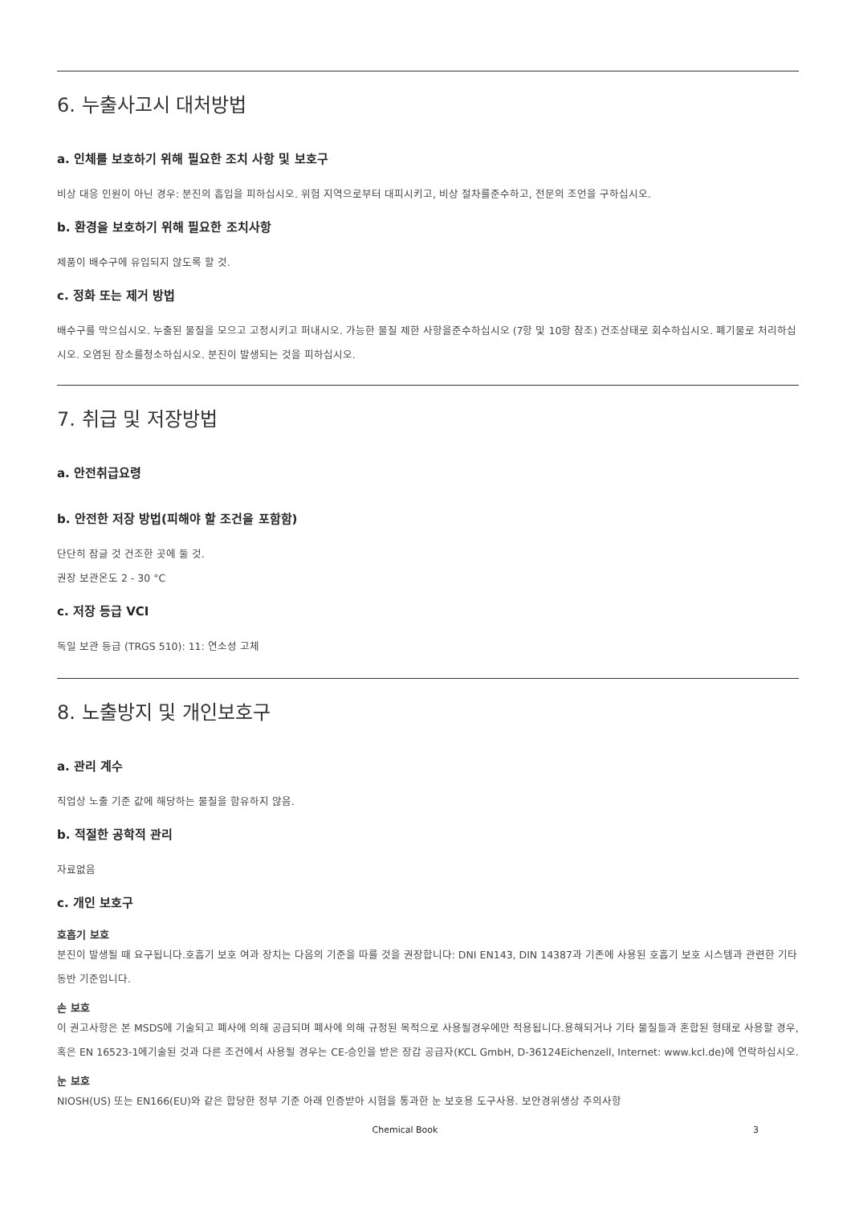6. 누출사고시 대처방법
a. 인체를 보호하기 위해 필요한 조치 사항 및 보호구
비상 대응 인원이 아닌 경우: 분진의 흡입을 피하십시오. 위험 지역으로부터 대피시키고, 비상 절차를준수하고, 전문의 조언을 구하십시오.
b. 환경을 보호하기 위해 필요한 조치사항
제품이 배수구에 유입되지 않도록 할 것.
c. 정화 또는 제거 방법
배수구를 막으십시오. 누출된 물질을 모으고 고정시키고 퍼내시오. 가능한 물질 제한 사항을준수하십시오 (7항 및 10항 참조) 건조상태로 회수하십시오. 폐기물로 처리하십시오. 오염된 장소를청소하십시오. 분진이 발생되는 것을 피하십시오.
7. 취급 및 저장방법
a. 안전취급요령
b. 안전한 저장 방법(피해야 할 조건을 포함함)
단단히 잠글 것 건조한 곳에 둘 것.
권장 보관온도 2 - 30 °C
c. 저장 등급 VCI
독일 보관 등급 (TRGS 510): 11: 연소성 고체
8. 노출방지 및 개인보호구
a. 관리 계수
직업상 노출 기준 값에 해당하는 물질을 함유하지 않음.
b. 적절한 공학적 관리
자료없음
c. 개인 보호구
호흡기 보호
분진이 발생될 때 요구됩니다.호흡기 보호 여과 장치는 다음의 기준을 따를 것을 권장합니다: DNI EN143, DIN 14387과 기존에 사용된 호흡기 보호 시스템과 관련한 기타 동반 기준입니다.
손 보호
이 권고사항은 본 MSDS에 기술되고 폐사에 의해 공급되며 폐사에 의해 규정된 목적으로 사용될경우에만 적용됩니다.용해되거나 기타 물질들과 혼합된 형태로 사용할 경우, 혹은 EN 16523-1에기술된 것과 다른 조건에서 사용될 경우는 CE-승인을 받은 장갑 공급자(KCL GmbH, D-36124Eichenzell, Internet: www.kcl.de)에 연락하십시오.
눈 보호
NIOSH(US) 또는 EN166(EU)와 같은 합당한 정부 기준 아래 인증받아 시험을 통과한 눈 보호용 도구사용. 보안경위생상 주의사항
Chemical Book 3